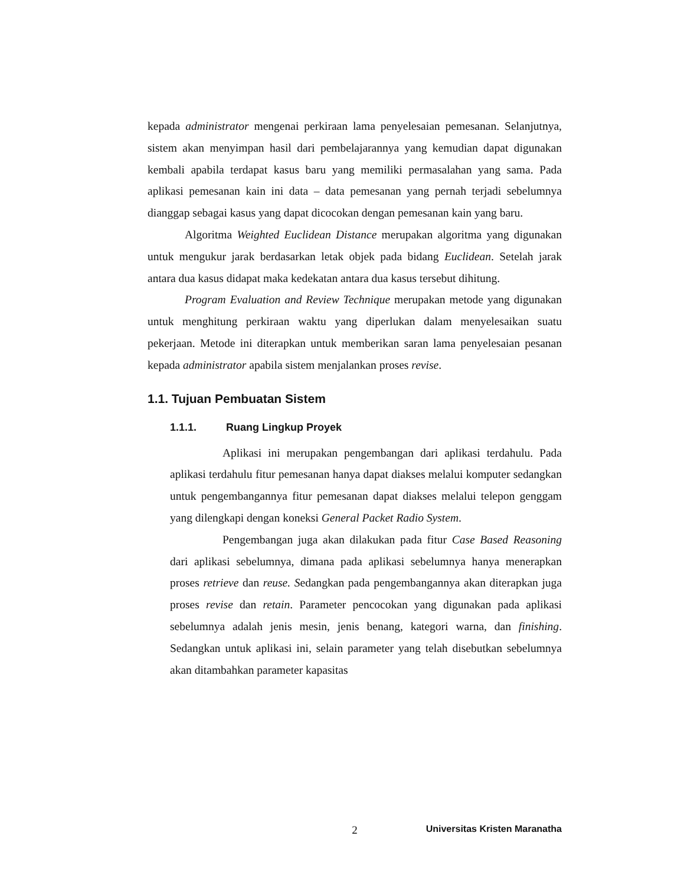kepada administrator mengenai perkiraan lama penyelesaian pemesanan. Selanjutnya, sistem akan menyimpan hasil dari pembelajarannya yang kemudian dapat digunakan kembali apabila terdapat kasus baru yang memiliki permasalahan yang sama. Pada aplikasi pemesanan kain ini data – data pemesanan yang pernah terjadi sebelumnya dianggap sebagai kasus yang dapat dicocokan dengan pemesanan kain yang baru.
Algoritma Weighted Euclidean Distance merupakan algoritma yang digunakan untuk mengukur jarak berdasarkan letak objek pada bidang Euclidean. Setelah jarak antara dua kasus didapat maka kedekatan antara dua kasus tersebut dihitung.
Program Evaluation and Review Technique merupakan metode yang digunakan untuk menghitung perkiraan waktu yang diperlukan dalam menyelesaikan suatu pekerjaan. Metode ini diterapkan untuk memberikan saran lama penyelesaian pesanan kepada administrator apabila sistem menjalankan proses revise.
1.1. Tujuan Pembuatan Sistem
1.1.1. Ruang Lingkup Proyek
Aplikasi ini merupakan pengembangan dari aplikasi terdahulu. Pada aplikasi terdahulu fitur pemesanan hanya dapat diakses melalui komputer sedangkan untuk pengembangannya fitur pemesanan dapat diakses melalui telepon genggam yang dilengkapi dengan koneksi General Packet Radio System.
Pengembangan juga akan dilakukan pada fitur Case Based Reasoning dari aplikasi sebelumnya, dimana pada aplikasi sebelumnya hanya menerapkan proses retrieve dan reuse. Sedangkan pada pengembangannya akan diterapkan juga proses revise dan retain. Parameter pencocokan yang digunakan pada aplikasi sebelumnya adalah jenis mesin, jenis benang, kategori warna, dan finishing. Sedangkan untuk aplikasi ini, selain parameter yang telah disebutkan sebelumnya akan ditambahkan parameter kapasitas
2 Universitas Kristen Maranatha